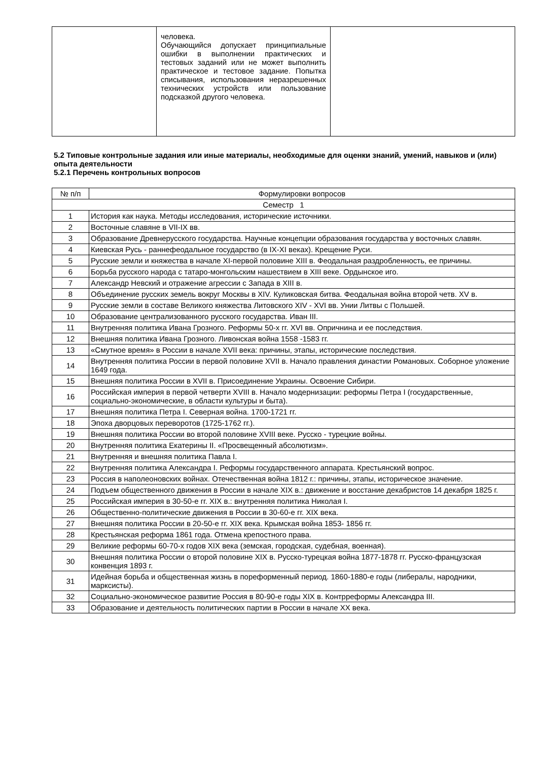| | человека. Обучающийся допускает принципиальные ошибки в выполнении практических и тестовых заданий или не может выполнить практическое и тестовое задание. Попытка списывания, использования неразрешенных технических устройств или пользование подсказкой другого человека. | |
5.2 Типовые контрольные задания или иные материалы, необходимые для оценки знаний, умений, навыков и (или) опыта деятельности
5.2.1 Перечень контрольных вопросов
| № п/п | Формулировки вопросов |
| --- | --- |
| Семестр 1 | |
| 1 | История как наука. Методы исследования, исторические источники. |
| 2 | Восточные славяне в VII-IX вв. |
| 3 | Образование Древнерусского государства. Научные концепции образования государства у восточных славян. |
| 4 | Киевская Русь - раннефеодальное государство (в IX-XI веках). Крещение Руси. |
| 5 | Русские земли и княжества в начале XI-первой половине XIII в. Феодальная раздробленность, ее причины. |
| 6 | Борьба русского народа с татаро-монгольским нашествием в XIII веке. Ордынское иго. |
| 7 | Александр Невский и отражение агрессии с Запада в XIII в. |
| 8 | Объединение русских земель вокруг Москвы в XIV. Куликовская битва. Феодальная война второй четв. XV в. |
| 9 | Русские земли в составе Великого княжества Литовского XIV - XVI вв. Унии Литвы с Польшей. |
| 10 | Образование централизованного русского государства. Иван III. |
| 11 | Внутренняя политика Ивана Грозного. Реформы 50-х гг. XVI вв. Опричнина и ее последствия. |
| 12 | Внешняя политика Ивана Грозного. Ливонская война 1558 -1583 гг. |
| 13 | «Смутное время» в России в начале XVII века: причины, этапы, исторические последствия. |
| 14 | Внутренняя политика России в первой половине XVII в. Начало правления династии Романовых. Соборное уложение 1649 года. |
| 15 | Внешняя политика России в XVII в. Присоединение Украины. Освоение Сибири. |
| 16 | Российская империя в первой четверти XVIII в. Начало модернизации: реформы Петра I (государственные, социально-экономические, в области культуры и быта). |
| 17 | Внешняя политика Петра I. Северная война. 1700-1721 гг. |
| 18 | Эпоха дворцовых переворотов (1725-1762 гг.). |
| 19 | Внешняя политика России во второй половине XVIII веке. Русско - турецкие войны. |
| 20 | Внутренняя политика Екатерины II. «Просвещенный абсолютизм». |
| 21 | Внутренняя и внешняя политика Павла I. |
| 22 | Внутренняя политика Александра I. Реформы государственного аппарата. Крестьянский вопрос. |
| 23 | Россия в наполеоновских войнах. Отечественная война 1812 г.: причины, этапы, историческое значение. |
| 24 | Подъем общественного движения в России в начале XIX в.: движение и восстание декабристов 14 декабря 1825 г. |
| 25 | Российская империя в 30-50-е гг. XIX в.: внутренняя политика Николая I. |
| 26 | Общественно-политические движения в России в 30-60-е гг. XIX века. |
| 27 | Внешняя политика России в 20-50-е гг. XIX века. Крымская война 1853- 1856 гг. |
| 28 | Крестьянская реформа 1861 года. Отмена крепостного права. |
| 29 | Великие реформы 60-70-х годов XIX века (земская, городская, судебная, военная). |
| 30 | Внешняя политика России о второй половине XIX в. Русско-турецкая война 1877-1878 гг. Русско-французская конвенция 1893 г. |
| 31 | Идейная борьба и общественная жизнь в пореформенный период. 1860-1880-е годы (либералы, народники, марксисты). |
| 32 | Социально-экономическое развитие Россия в 80-90-е годы XIX в. Контрреформы Александра III. |
| 33 | Образование и деятельность политических партии в России в начале XX века. |